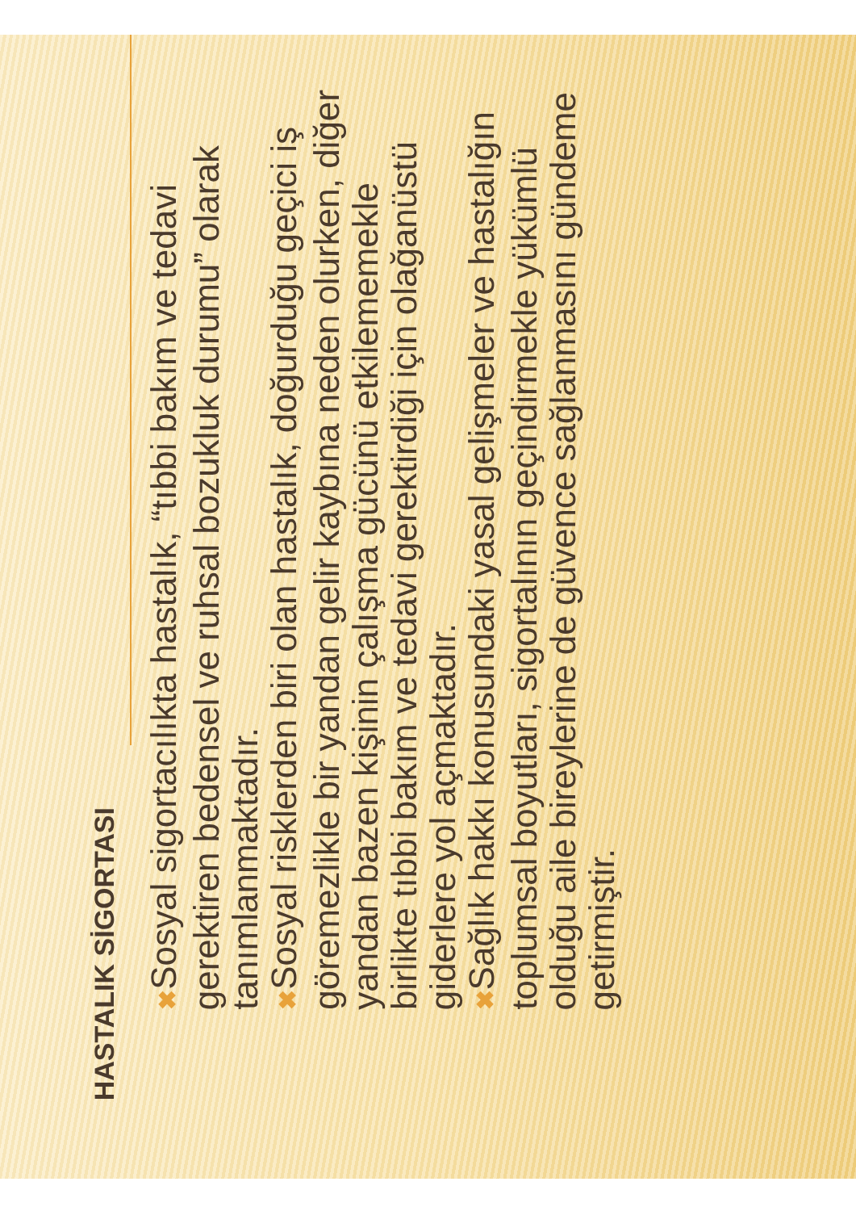HASTALIK SİGORTASI
✖ Sosyal sigortacılıkta hastalık, “tıbbi bakım ve tedavi gerektiren bedensel ve ruhsal bozukluk durumu” olarak tanımlanmaktadır.
✖ Sosyal risklerden biri olan hastalık, doğurduğu geçici iş göremezlikle bir yandan gelir kaybına neden olurken, diğer yandan bazen kişinin çalışma gücünü etkilememekle birlikte tıbbi bakım ve tedavi gerektirdiği için olağanüstü giderlere yol açmaktadır.
✖ Sağlık hakkı konusundaki yasal gelişmeler ve hastalığın toplumsal boyutları, sigortalının geçindirmekle yükümlü olduğu aile bireylerine de güvence sağlanmasını gündeme getirmiştir.